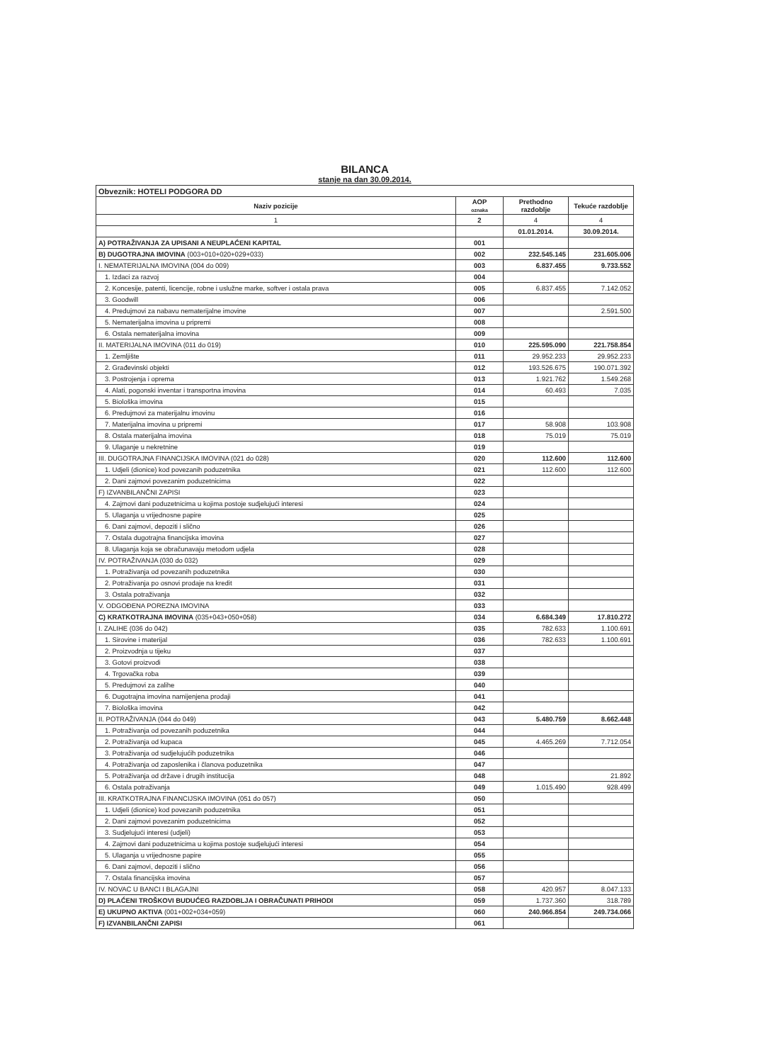BILANCA
stanje na dan 30.09.2014.
| Obveznik: HOTELI PODGORA DD | | | |
| Naziv pozicije | AOP oznaka | Prethodno razdoblje | Tekuće razdoblje |
| 1 | 2 | 4 | 4 |
| | | 01.01.2014. | 30.09.2014. |
| A) POTRAŽIVANJA ZA UPISANI A NEUPLAĆENI KAPITAL | 001 | | |
| B) DUGOTRAJNA IMOVINA (003+010+020+029+033) | 002 | 232.545.145 | 231.605.006 |
| I. NEMATERIJALNA IMOVINA (004 do 009) | 003 | 6.837.455 | 9.733.552 |
| 1. Izdaci za razvoj | 004 | | |
| 2. Koncesije, patenti, licencije, robne i uslužne marke, softver i ostala prava | 005 | 6.837.455 | 7.142.052 |
| 3. Goodwill | 006 | | |
| 4. Predujmovi za nabavu nematerijalne imovine | 007 | | 2.591.500 |
| 5. Nematerijalna imovina u pripremi | 008 | | |
| 6. Ostala nematerijalna imovina | 009 | | |
| II. MATERIJALNA IMOVINA (011 do 019) | 010 | 225.595.090 | 221.758.854 |
| 1. Zemljište | 011 | 29.952.233 | 29.952.233 |
| 2. Građevinski objekti | 012 | 193.526.675 | 190.071.392 |
| 3. Postrojenja i oprema | 013 | 1.921.762 | 1.549.268 |
| 4. Alati, pogonski inventar i transportna imovina | 014 | 60.493 | 7.035 |
| 5. Biološka imovina | 015 | | |
| 6. Predujmovi za materijalnu imovinu | 016 | | |
| 7. Materijalna imovina u pripremi | 017 | 58.908 | 103.908 |
| 8. Ostala materijalna imovina | 018 | 75.019 | 75.019 |
| 9. Ulaganje u nekretnine | 019 | | |
| III. DUGOTRAJNA FINANCIJSKA IMOVINA (021 do 028) | 020 | 112.600 | 112.600 |
| 1. Udjeli (dionice) kod povezanih poduzetnika | 021 | 112.600 | 112.600 |
| 2. Dani zajmovi povezanim poduzetnicima | 022 | | |
| F) IZVANBILANČNI ZAPISI | 023 | | |
| 4. Zajmovi dani poduzetnicima u kojima postoje sudjelujući interesi | 024 | | |
| 5. Ulaganja u vrijednosne papire | 025 | | |
| 6. Dani zajmovi, depoziti i slično | 026 | | |
| 7. Ostala dugotrajna financijska imovina | 027 | | |
| 8. Ulaganja koja se obračunavaju metodom udjela | 028 | | |
| IV. POTRAŽIVANJA (030 do 032) | 029 | | |
| 1. Potraživanja od povezanih poduzetnika | 030 | | |
| 2. Potraživanja po osnovi prodaje na kredit | 031 | | |
| 3. Ostala potraživanja | 032 | | |
| V. ODGOĐENA POREZNA IMOVINA | 033 | | |
| C) KRATKOTRAJNA IMOVINA (035+043+050+058) | 034 | 6.684.349 | 17.810.272 |
| I. ZALIHE (036 do 042) | 035 | 782.633 | 1.100.691 |
| 1. Sirovine i materijal | 036 | 782.633 | 1.100.691 |
| 2. Proizvodnja u tijeku | 037 | | |
| 3. Gotovi proizvodi | 038 | | |
| 4. Trgovačka roba | 039 | | |
| 5. Predujmovi za zalihe | 040 | | |
| 6. Dugotrajna imovina namijenjena prodaji | 041 | | |
| 7. Biološka imovina | 042 | | |
| II. POTRAŽIVANJA (044 do 049) | 043 | 5.480.759 | 8.662.448 |
| 1. Potraživanja od povezanih poduzetnika | 044 | | |
| 2. Potraživanja od kupaca | 045 | 4.465.269 | 7.712.054 |
| 3. Potraživanja od sudjelujućih poduzetnika | 046 | | |
| 4. Potraživanja od zaposlenika i članova poduzetnika | 047 | | |
| 5. Potraživanja od države i drugih institucija | 048 | | 21.892 |
| 6. Ostala potraživanja | 049 | 1.015.490 | 928.499 |
| III. KRATKOTRAJNA FINANCIJSKA IMOVINA (051 do 057) | 050 | | |
| 1. Udjeli (dionice) kod povezanih poduzetnika | 051 | | |
| 2. Dani zajmovi povezanim poduzetnicima | 052 | | |
| 3. Sudjelujući interesi (udjeli) | 053 | | |
| 4. Zajmovi dani poduzetnicima u kojima postoje sudjelujući interesi | 054 | | |
| 5. Ulaganja u vrijednosne papire | 055 | | |
| 6. Dani zajmovi, depoziti i slično | 056 | | |
| 7. Ostala financijska imovina | 057 | | |
| IV. NOVAC U BANCI I BLAGAJNI | 058 | 420.957 | 8.047.133 |
| D) PLAĆENI TROŠKOVI BUDUĆEG RAZDOBLJA I OBRAČUNATI PRIHODI | 059 | 1.737.360 | 318.789 |
| E) UKUPNO AKTIVA (001+002+034+059) | 060 | 240.966.854 | 249.734.066 |
| F) IZVANBILANČNI ZAPISI | 061 | | |